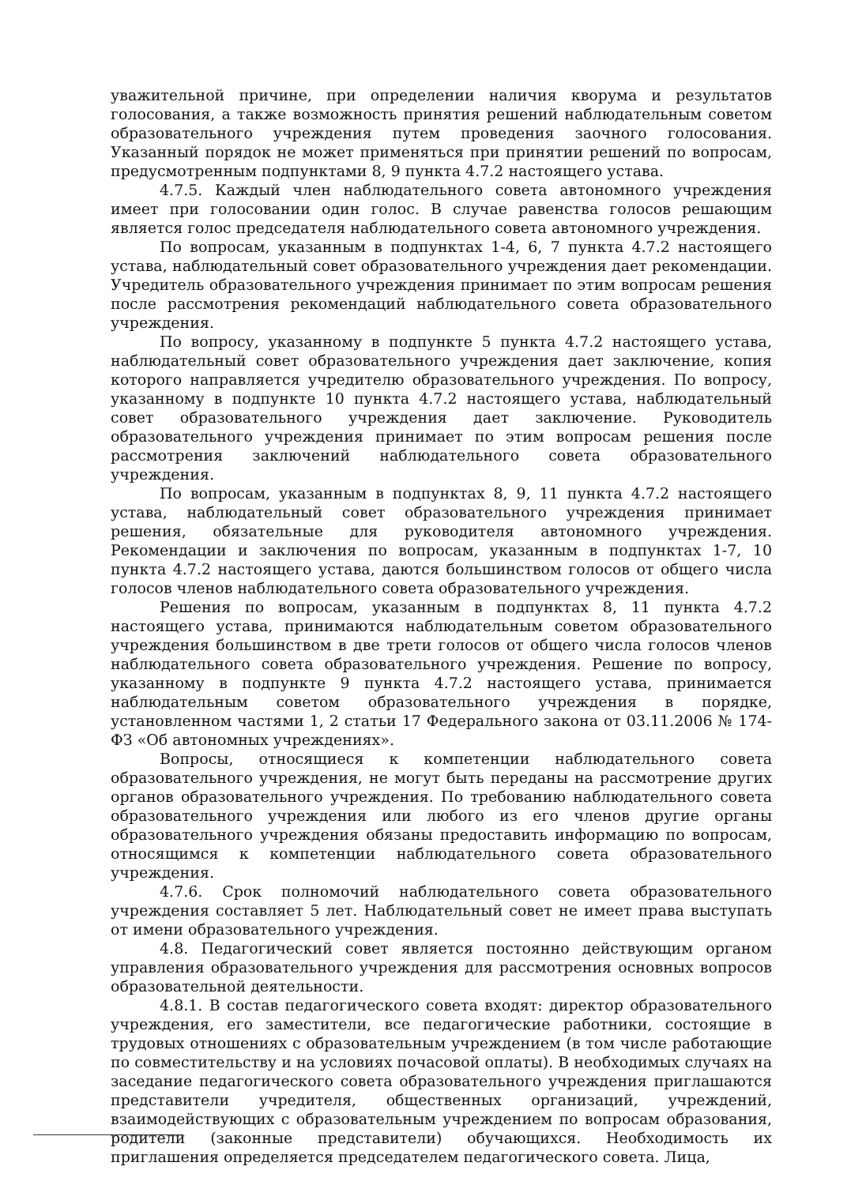уважительной причине, при определении наличия кворума и результатов голосования, а также возможность принятия решений наблюдательным советом образовательного учреждения путем проведения заочного голосования. Указанный порядок не может применяться при принятии решений по вопросам, предусмотренным подпунктами 8, 9 пункта 4.7.2 настоящего устава.
4.7.5. Каждый член наблюдательного совета автономного учреждения имеет при голосовании один голос. В случае равенства голосов решающим является голос председателя наблюдательного совета автономного учреждения.
По вопросам, указанным в подпунктах 1-4, 6, 7 пункта 4.7.2 настоящего устава, наблюдательный совет образовательного учреждения дает рекомендации. Учредитель образовательного учреждения принимает по этим вопросам решения после рассмотрения рекомендаций наблюдательного совета образовательного учреждения.
По вопросу, указанному в подпункте 5 пункта 4.7.2 настоящего устава, наблюдательный совет образовательного учреждения дает заключение, копия которого направляется учредителю образовательного учреждения. По вопросу, указанному в подпункте 10 пункта 4.7.2 настоящего устава, наблюдательный совет образовательного учреждения дает заключение. Руководитель образовательного учреждения принимает по этим вопросам решения после рассмотрения заключений наблюдательного совета образовательного учреждения.
По вопросам, указанным в подпунктах 8, 9, 11 пункта 4.7.2 настоящего устава, наблюдательный совет образовательного учреждения принимает решения, обязательные для руководителя автономного учреждения. Рекомендации и заключения по вопросам, указанным в подпунктах 1-7, 10 пункта 4.7.2 настоящего устава, даются большинством голосов от общего числа голосов членов наблюдательного совета образовательного учреждения.
Решения по вопросам, указанным в подпунктах 8, 11 пункта 4.7.2 настоящего устава, принимаются наблюдательным советом образовательного учреждения большинством в две трети голосов от общего числа голосов членов наблюдательного совета образовательного учреждения. Решение по вопросу, указанному в подпункте 9 пункта 4.7.2 настоящего устава, принимается наблюдательным советом образовательного учреждения в порядке, установленном частями 1, 2 статьи 17 Федерального закона от 03.11.2006 № 174-ФЗ «Об автономных учреждениях».
Вопросы, относящиеся к компетенции наблюдательного совета образовательного учреждения, не могут быть переданы на рассмотрение других органов образовательного учреждения. По требованию наблюдательного совета образовательного учреждения или любого из его членов другие органы образовательного учреждения обязаны предоставить информацию по вопросам, относящимся к компетенции наблюдательного совета образовательного учреждения.
4.7.6. Срок полномочий наблюдательного совета образовательного учреждения составляет 5 лет. Наблюдательный совет не имеет права выступать от имени образовательного учреждения.
4.8. Педагогический совет является постоянно действующим органом управления образовательного учреждения для рассмотрения основных вопросов образовательной деятельности.
4.8.1. В состав педагогического совета входят: директор образовательного учреждения, его заместители, все педагогические работники, состоящие в трудовых отношениях с образовательным учреждением (в том числе работающие по совместительству и на условиях почасовой оплаты). В необходимых случаях на заседание педагогического совета образовательного учреждения приглашаются представители учредителя, общественных организаций, учреждений, взаимодействующих с образовательным учреждением по вопросам образования, родители (законные представители) обучающихся. Необходимость их приглашения определяется председателем педагогического совета. Лица,